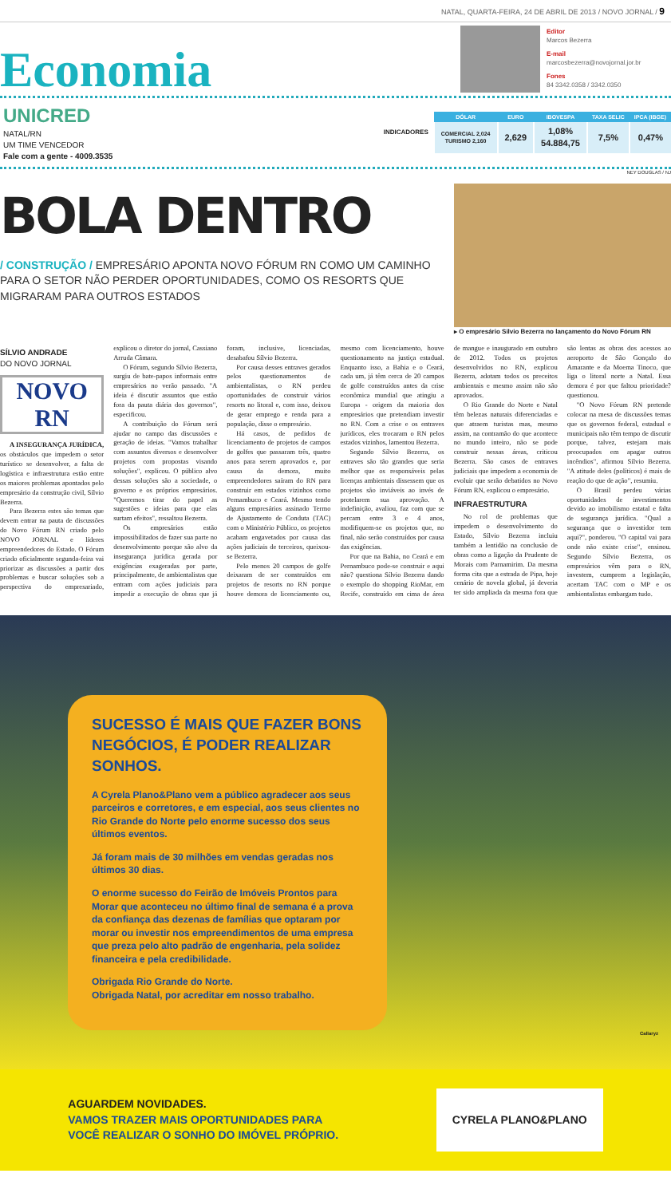NATAL, QUARTA-FEIRA, 24 DE ABRIL DE 2013 / NOVO JORNAL / 9
Economia
Editor
Marcos Bezerra
E-mail
marcosbezerra@novojornal.jor.br
Fones
84 3342.0358 / 3342.0350
UNICRED
NATAL/RN
UM TIME VENCEDOR
Fale com a gente - 4009.3535
INDICADORES
| DÓLAR | EURO | IBOVESPA | TAXA SELIC | IPCA (IBGE) |
| --- | --- | --- | --- | --- |
| COMERCIAL 2,024 TURISMO 2,160 | 2,629 | 1,08% 54.884,75 | 7,5% | 0,47% |
BOLA DENTRO
/ CONSTRUÇÃO / EMPRESÁRIO APONTA NOVO FÓRUM RN COMO UM CAMINHO PARA O SETOR NÃO PERDER OPORTUNIDADES, COMO OS RESORTS QUE MIGRARAM PARA OUTROS ESTADOS
NEY DOUGLAS / NJ
▸ O empresário Silvio Bezerra no lançamento do Novo Fórum RN
SÍLVIO ANDRADE
DO NOVO JORNAL
NOVO
RN
A INSEGURANÇA JURÍDICA, os obstáculos que impedem o setor turístico se desenvolver, a falta de logística e infraestrutura estão entre os maiores problemas apontados pelo empresário da construção civil, Sílvio Bezerra.
Para Bezerra estes são temas que devem entrar na pauta de discussões do Novo Fórum RN criado pelo NOVO JORNAL e líderes empreendedores do Estado. O Fórum criado oficialmente segunda-feira vai priorizar as discussões a partir dos problemas e buscar soluções sob a perspectiva do empresariado, explicou o diretor do jornal, Cassiano Arruda Câmara.
O Fórum, segundo Sílvio Bezerra, surgiu de bate-papos informais entre empresários no verão passado. "A ideia é discutir assuntos que estão fora da pauta diária dos governos", especificou.
A contribuição do Fórum será ajudar no campo das discussões e geração de ideias. "Vamos trabalhar com assuntos diversos e desenvolver projetos com propostas visando soluções", explicou. O público alvo dessas soluções são a sociedade, o governo e os próprios empresários. "Queremos tirar do papel as sugestões e ideias para que elas surtam efeitos", ressaltou Bezerra.
Os empresários estão impossibilitados de fazer sua parte no desenvolvimento porque são alvo da insegurança jurídica gerada por exigências exageradas por parte, principalmente, de ambientalistas que entram com ações judiciais para impedir a execução de obras que já foram, inclusive, licenciadas, desabafou Sílvio Bezerra.
Por causa desses entraves gerados pelos questionamentos de ambientalistas, o RN perdeu oportunidades de construir vários resorts no litoral e, com isso, deixou de gerar emprego e renda para a população, disse o empresário.
Há casos, de pedidos de licenciamento de projetos de campos de golfes que passaram três, quatro anos para serem aprovados e, por causa da demora, muito empreendedores saíram do RN para construir em estados vizinhos como Pernambuco e Ceará. Mesmo tendo alguns empresários assinado Termo de Ajustamento de Conduta (TAC) com o Ministério Público, os projetos acabam engavetados por causa das ações judiciais de terceiros, queixou-se Bezerra.
Pelo menos 20 campos de golfe deixaram de ser construídos em projetos de resorts no RN porque houve demora de licenciamento ou, mesmo com licenciamento, houve questionamento na justiça estadual. Enquanto isso, a Bahia e o Ceará, cada um, já têm cerca de 20 campos de golfe construídos antes da crise econômica mundial que atingiu a Europa - origem da maioria dos empresários que pretendiam investir no RN. Com a crise e os entraves jurídicos, eles trocaram o RN pelos estados vizinhos, lamentou Bezerra.
Segundo Sílvio Bezerra, os entraves são tão grandes que seria melhor que os responsáveis pelas licenças ambientais dissessem que os projetos são inviáveis ao invés de protelarem sua aprovação. A indefinição, avaliou, faz com que se percam entre 3 e 4 anos, modifiquem-se os projetos que, no final, não serão construídos por causa das exigências.
Por que na Bahia, no Ceará e em Pernambuco pode-se construir e aqui não? questiona Sílvio Bezerra dando o exemplo do shopping RioMar, em Recife, construído em cima de área de mangue e inaugurado em outubro de 2012. Todos os projetos desenvolvidos no RN, explicou Bezerra, adotam todos os preceitos ambientais e mesmo assim não são aprovados.
O Rio Grande do Norte e Natal têm belezas naturais diferenciadas e que atraem turistas mas, mesmo assim, na contramão do que acontece no mundo inteiro, não se pode construir nessas áreas, criticou Bezerra. São casos de entraves judiciais que impedem a economia de evoluir que serão debatidos no Novo Fórum RN, explicou o empresário.
INFRAESTRUTURA
No rol de problemas que impedem o desenvolvimento do Estado, Sílvio Bezerra incluiu também a lentidão na conclusão de obras como a ligação da Prudente de Morais com Parnamirim. Da mesma forma cita que a estrada de Pipa, hoje cenário de novela global, já deveria ter sido ampliada da mesma fora que são lentas as obras dos acessos ao aeroporto de São Gonçalo do Amarante e da Moema Tinoco, que liga o litoral norte a Natal. Essa demora é por que faltou prioridade? questionou.
"O Novo Fórum RN pretende colocar na mesa de discussões temas que os governos federal, estadual e municipais não têm tempo de discutir porque, talvez, estejam mais preocupados em apagar outros incêndios", afirmou Sílvio Bezerra. "A atitude deles (políticos) é mais de reação do que de ação", resumiu.
O Brasil perdeu várias oportunidades de investimentos devido ao imobilismo estatal e falta de segurança jurídica. "Qual a segurança que o investidor tem aqui?", ponderou. "O capital vai para onde não existe crise", ensinou. Segundo Sílvio Bezerra, os empresários vêm para o RN, investem, cumprem a legislação, acertam TAC com o MP e os ambientalistas embargam tudo.
SUCESSO É MAIS QUE FAZER BONS NEGÓCIOS, É PODER REALIZAR SONHOS.
A Cyrela Plano&Plano vem a público agradecer aos seus parceiros e corretores, e em especial, aos seus clientes no Rio Grande do Norte pelo enorme sucesso dos seus últimos eventos.
Já foram mais de 30 milhões em vendas geradas nos últimos 30 dias.
O enorme sucesso do Feirão de Imóveis Prontos para Morar que aconteceu no último final de semana é a prova da confiança das dezenas de famílias que optaram por morar ou investir nos empreendimentos de uma empresa que preza pelo alto padrão de engenharia, pela solidez financeira e pela credibilidade.
Obrigada Rio Grande do Norte.
Obrigada Natal, por acreditar em nosso trabalho.
Callaryz
AGUARDEM NOVIDADES.
VAMOS TRAZER MAIS OPORTUNIDADES PARA
VOCÊ REALIZAR O SONHO DO IMÓVEL PRÓPRIO.
CYRELA PLANO&PLANO